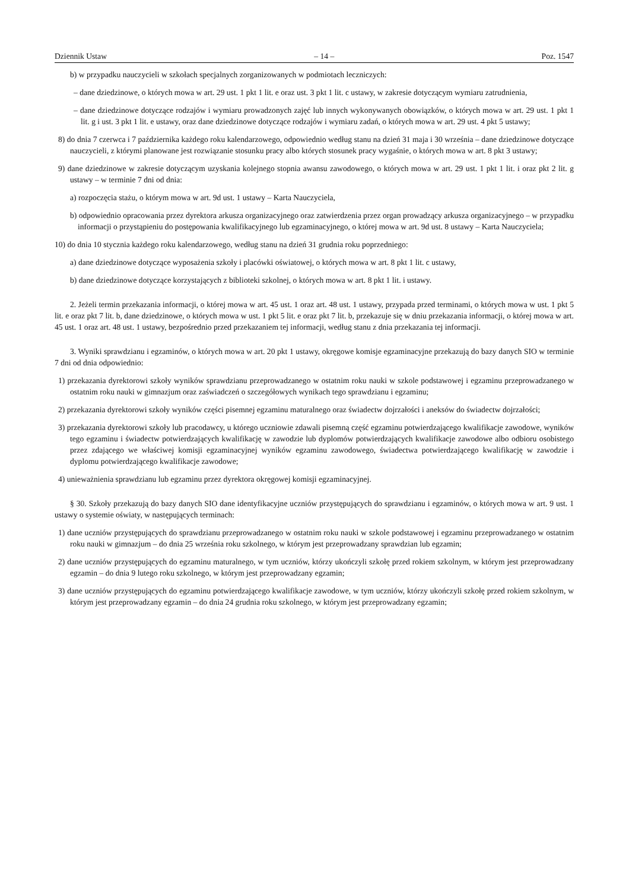Dziennik Ustaw – 14 – Poz. 1547
b) w przypadku nauczycieli w szkołach specjalnych zorganizowanych w podmiotach leczniczych:
– dane dziedzinowe, o których mowa w art. 29 ust. 1 pkt 1 lit. e oraz ust. 3 pkt 1 lit. c ustawy, w zakresie dotyczącym wymiaru zatrudnienia,
– dane dziedzinowe dotyczące rodzajów i wymiaru prowadzonych zajęć lub innych wykonywanych obowiązków, o których mowa w art. 29 ust. 1 pkt 1 lit. g i ust. 3 pkt 1 lit. e ustawy, oraz dane dziedzinowe dotyczące rodzajów i wymiaru zadań, o których mowa w art. 29 ust. 4 pkt 5 ustawy;
8) do dnia 7 czerwca i 7 października każdego roku kalendarzowego, odpowiednio według stanu na dzień 31 maja i 30 września – dane dziedzinowe dotyczące nauczycieli, z którymi planowane jest rozwiązanie stosunku pracy albo których stosunek pracy wygaśnie, o których mowa w art. 8 pkt 3 ustawy;
9) dane dziedzinowe w zakresie dotyczącym uzyskania kolejnego stopnia awansu zawodowego, o których mowa w art. 29 ust. 1 pkt 1 lit. i oraz pkt 2 lit. g ustawy – w terminie 7 dni od dnia:
a) rozpoczęcia stażu, o którym mowa w art. 9d ust. 1 ustawy – Karta Nauczyciela,
b) odpowiednio opracowania przez dyrektora arkusza organizacyjnego oraz zatwierdzenia przez organ prowadzący arkusza organizacyjnego – w przypadku informacji o przystąpieniu do postępowania kwalifikacyjnego lub egzaminacyjnego, o której mowa w art. 9d ust. 8 ustawy – Karta Nauczyciela;
10) do dnia 10 stycznia każdego roku kalendarzowego, według stanu na dzień 31 grudnia roku poprzedniego:
a) dane dziedzinowe dotyczące wyposażenia szkoły i placówki oświatowej, o których mowa w art. 8 pkt 1 lit. c ustawy,
b) dane dziedzinowe dotyczące korzystających z biblioteki szkolnej, o których mowa w art. 8 pkt 1 lit. i ustawy.
2. Jeżeli termin przekazania informacji, o której mowa w art. 45 ust. 1 oraz art. 48 ust. 1 ustawy, przypada przed terminami, o których mowa w ust. 1 pkt 5 lit. e oraz pkt 7 lit. b, dane dziedzinowe, o których mowa w ust. 1 pkt 5 lit. e oraz pkt 7 lit. b, przekazuje się w dniu przekazania informacji, o której mowa w art. 45 ust. 1 oraz art. 48 ust. 1 ustawy, bezpośrednio przed przekazaniem tej informacji, według stanu z dnia przekazania tej informacji.
3. Wyniki sprawdzianu i egzaminów, o których mowa w art. 20 pkt 1 ustawy, okręgowe komisje egzaminacyjne przekazują do bazy danych SIO w terminie 7 dni od dnia odpowiednio:
1) przekazania dyrektorowi szkoły wyników sprawdzianu przeprowadzanego w ostatnim roku nauki w szkole podstawowej i egzaminu przeprowadzanego w ostatnim roku nauki w gimnazjum oraz zaświadczeń o szczegółowych wynikach tego sprawdzianu i egzaminu;
2) przekazania dyrektorowi szkoły wyników części pisemnej egzaminu maturalnego oraz świadectw dojrzałości i aneksów do świadectw dojrzałości;
3) przekazania dyrektorowi szkoły lub pracodawcy, u którego uczniowie zdawali pisemną część egzaminu potwierdzającego kwalifikacje zawodowe, wyników tego egzaminu i świadectw potwierdzających kwalifikację w zawodzie lub dyplomów potwierdzających kwalifikacje zawodowe albo odbioru osobistego przez zdającego we właściwej komisji egzaminacyjnej wyników egzaminu zawodowego, świadectwa potwierdzającego kwalifikację w zawodzie i dyplomu potwierdzającego kwalifikacje zawodowe;
4) unieważnienia sprawdzianu lub egzaminu przez dyrektora okręgowej komisji egzaminacyjnej.
§ 30. Szkoły przekazują do bazy danych SIO dane identyfikacyjne uczniów przystępujących do sprawdzianu i egzaminów, o których mowa w art. 9 ust. 1 ustawy o systemie oświaty, w następujących terminach:
1) dane uczniów przystępujących do sprawdzianu przeprowadzanego w ostatnim roku nauki w szkole podstawowej i egzaminu przeprowadzanego w ostatnim roku nauki w gimnazjum – do dnia 25 września roku szkolnego, w którym jest przeprowadzany sprawdzian lub egzamin;
2) dane uczniów przystępujących do egzaminu maturalnego, w tym uczniów, którzy ukończyli szkołę przed rokiem szkolnym, w którym jest przeprowadzany egzamin – do dnia 9 lutego roku szkolnego, w którym jest przeprowadzany egzamin;
3) dane uczniów przystępujących do egzaminu potwierdzającego kwalifikacje zawodowe, w tym uczniów, którzy ukończyli szkołę przed rokiem szkolnym, w którym jest przeprowadzany egzamin – do dnia 24 grudnia roku szkolnego, w którym jest przeprowadzany egzamin;